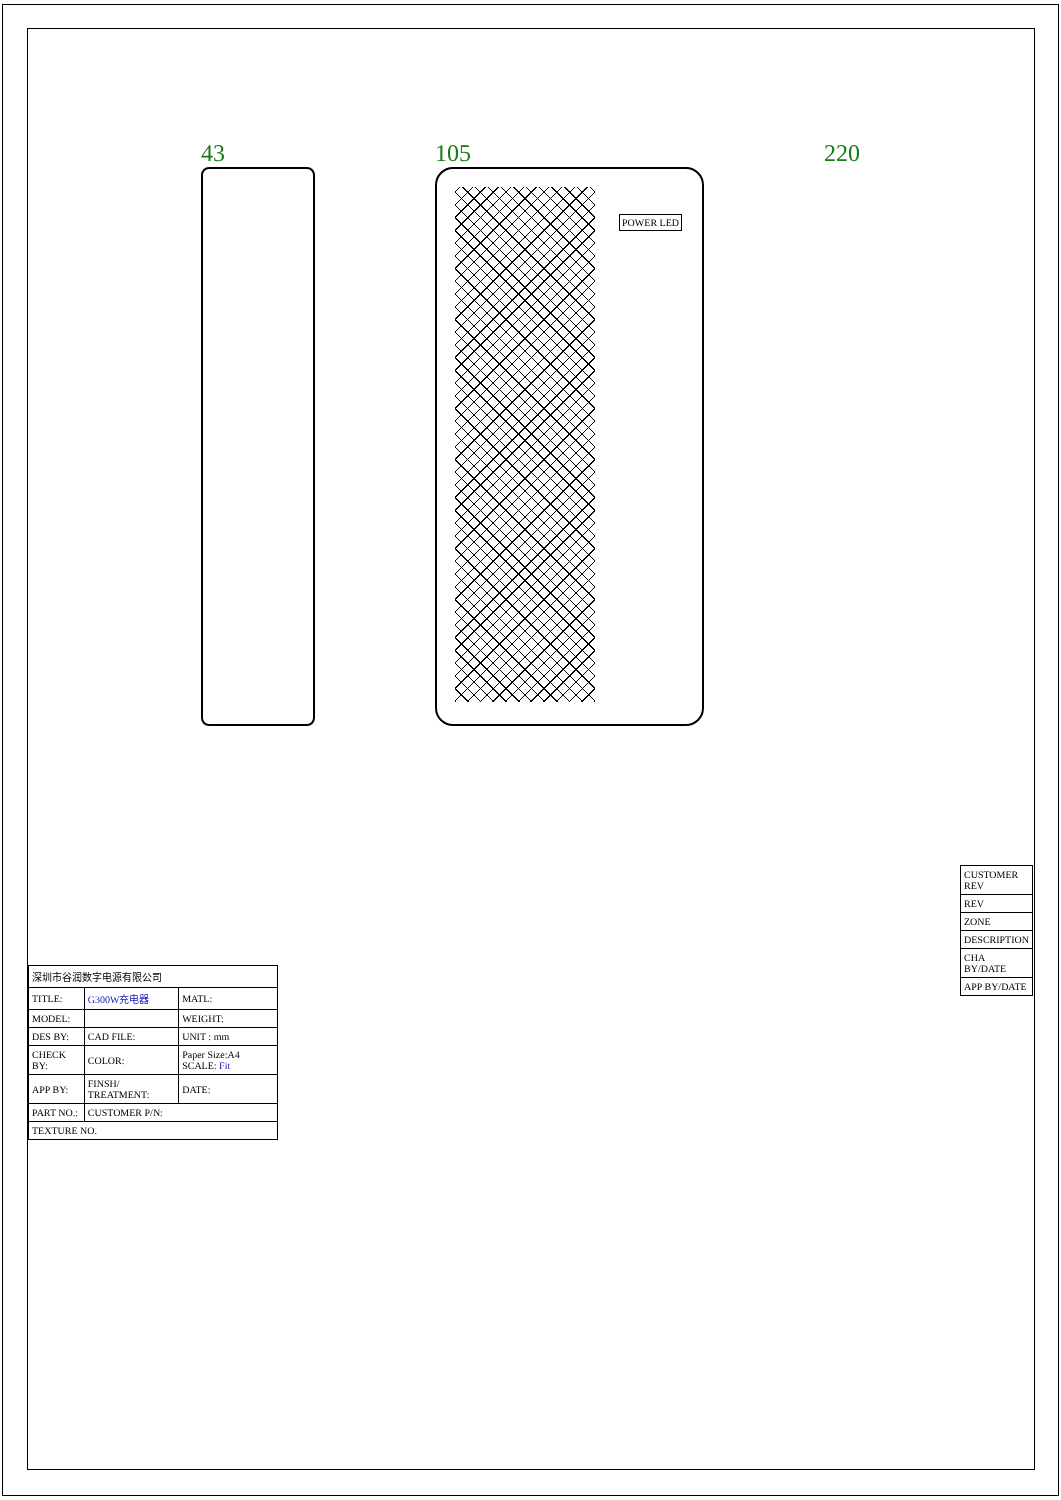43 105
POWER LED
220
| 深圳市谷润数字电源有限公司 | | |
| TITLE: | G300W充电器 | MATL: |
| MODEL: | | WEIGHT: |
| DES BY: | CAD FILE: | UNIT : mm |
| CHECK BY: | COLOR: | Paper Size:A4 SCALE: Fit |
| APP BY: | FINSH/ TREATMENT: | DATE: |
| PART NO.: | CUSTOMER P/N: | |
| TEXTURE NO. | | |
| CUSTOMER REV |
| REV |
| ZONE |
| DESCRIPTION |
| CHA BY/DATE |
| APP BY/DATE |